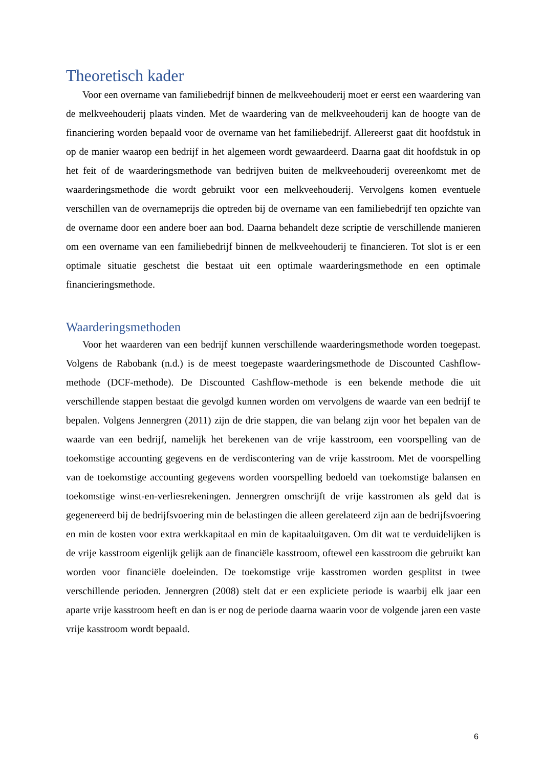Theoretisch kader
Voor een overname van familiebedrijf binnen de melkveehouderij moet er eerst een waardering van de melkveehouderij plaats vinden. Met de waardering van de melkveehouderij kan de hoogte van de financiering worden bepaald voor de overname van het familiebedrijf. Allereerst gaat dit hoofdstuk in op de manier waarop een bedrijf in het algemeen wordt gewaardeerd. Daarna gaat dit hoofdstuk in op het feit of de waarderingsmethode van bedrijven buiten de melkveehouderij overeenkomt met de waarderingsmethode die wordt gebruikt voor een melkveehouderij. Vervolgens komen eventuele verschillen van de overnameprijs die optreden bij de overname van een familiebedrijf ten opzichte van de overname door een andere boer aan bod. Daarna behandelt deze scriptie de verschillende manieren om een overname van een familiebedrijf binnen de melkveehouderij te financieren. Tot slot is er een optimale situatie geschetst die bestaat uit een optimale waarderingsmethode en een optimale financieringsmethode.
Waarderingsmethoden
Voor het waarderen van een bedrijf kunnen verschillende waarderingsmethode worden toegepast. Volgens de Rabobank (n.d.) is de meest toegepaste waarderingsmethode de Discounted Cashflow-methode (DCF-methode). De Discounted Cashflow-methode is een bekende methode die uit verschillende stappen bestaat die gevolgd kunnen worden om vervolgens de waarde van een bedrijf te bepalen. Volgens Jennergren (2011) zijn de drie stappen, die van belang zijn voor het bepalen van de waarde van een bedrijf, namelijk het berekenen van de vrije kasstroom, een voorspelling van de toekomstige accounting gegevens en de verdiscontering van de vrije kasstroom. Met de voorspelling van de toekomstige accounting gegevens worden voorspelling bedoeld van toekomstige balansen en toekomstige winst-en-verliesrekeningen. Jennergren omschrijft de vrije kasstromen als geld dat is gegenereerd bij de bedrijfsvoering min de belastingen die alleen gerelateerd zijn aan de bedrijfsvoering en min de kosten voor extra werkkapitaal en min de kapitaaluitgaven. Om dit wat te verduidelijken is de vrije kasstroom eigenlijk gelijk aan de financiële kasstroom, oftewel een kasstroom die gebruikt kan worden voor financiële doeleinden. De toekomstige vrije kasstromen worden gesplitst in twee verschillende perioden. Jennergren (2008) stelt dat er een expliciete periode is waarbij elk jaar een aparte vrije kasstroom heeft en dan is er nog de periode daarna waarin voor de volgende jaren een vaste vrije kasstroom wordt bepaald.
6